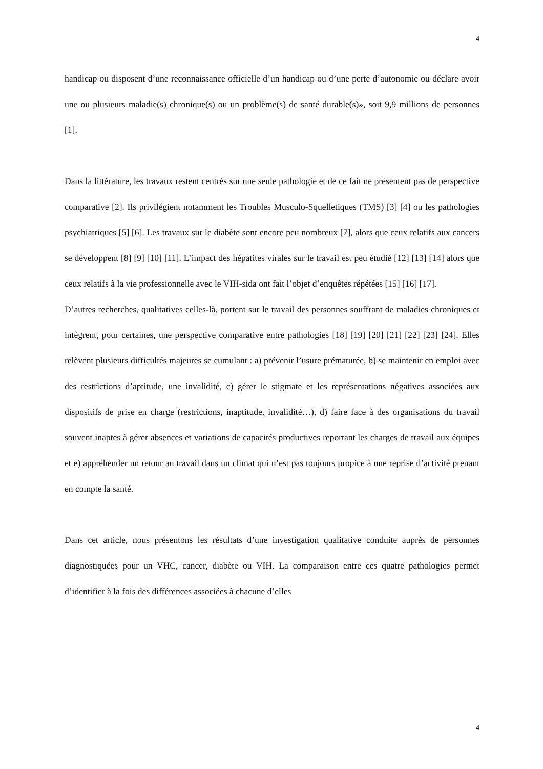4
handicap ou disposent d’une reconnaissance officielle d’un handicap ou d’une perte d’autonomie ou déclare avoir une ou plusieurs maladie(s) chronique(s) ou un problème(s) de santé durable(s)», soit 9,9 millions de personnes [1].
Dans la littérature, les travaux restent centrés sur une seule pathologie et de ce fait ne présentent pas de perspective comparative [2]. Ils privilégient notamment les Troubles Musculo-Squelletiques (TMS) [3] [4] ou les pathologies psychiatriques [5] [6]. Les travaux sur le diabète sont encore peu nombreux [7], alors que ceux relatifs aux cancers se développent [8] [9] [10] [11]. L’impact des hépatites virales sur le travail est peu étudié [12] [13] [14] alors que ceux relatifs à la vie professionnelle avec le VIH-sida ont fait l’objet d’enquêtes répétées [15] [16] [17].
D’autres recherches, qualitatives celles-là, portent sur le travail des personnes souffrant de maladies chroniques et intègrent, pour certaines, une perspective comparative entre pathologies [18] [19] [20] [21] [22] [23] [24]. Elles relèvent plusieurs difficultés majeures se cumulant : a) prévenir l’usure prématurée, b) se maintenir en emploi avec des restrictions d’aptitude, une invalidité, c) gérer le stigmate et les représentations négatives associées aux dispositifs de prise en charge (restrictions, inaptitude, invalidité…), d) faire face à des organisations du travail souvent inaptes à gérer absences et variations de capacités productives reportant les charges de travail aux équipes et e) appréhender un retour au travail dans un climat qui n’est pas toujours propice à une reprise d’activité prenant en compte la santé.
Dans cet article, nous présentons les résultats d’une investigation qualitative conduite auprès de personnes diagnostiquées pour un VHC, cancer, diabète ou VIH. La comparaison entre ces quatre pathologies permet d’identifier à la fois des différences associées à chacune d’elles
4